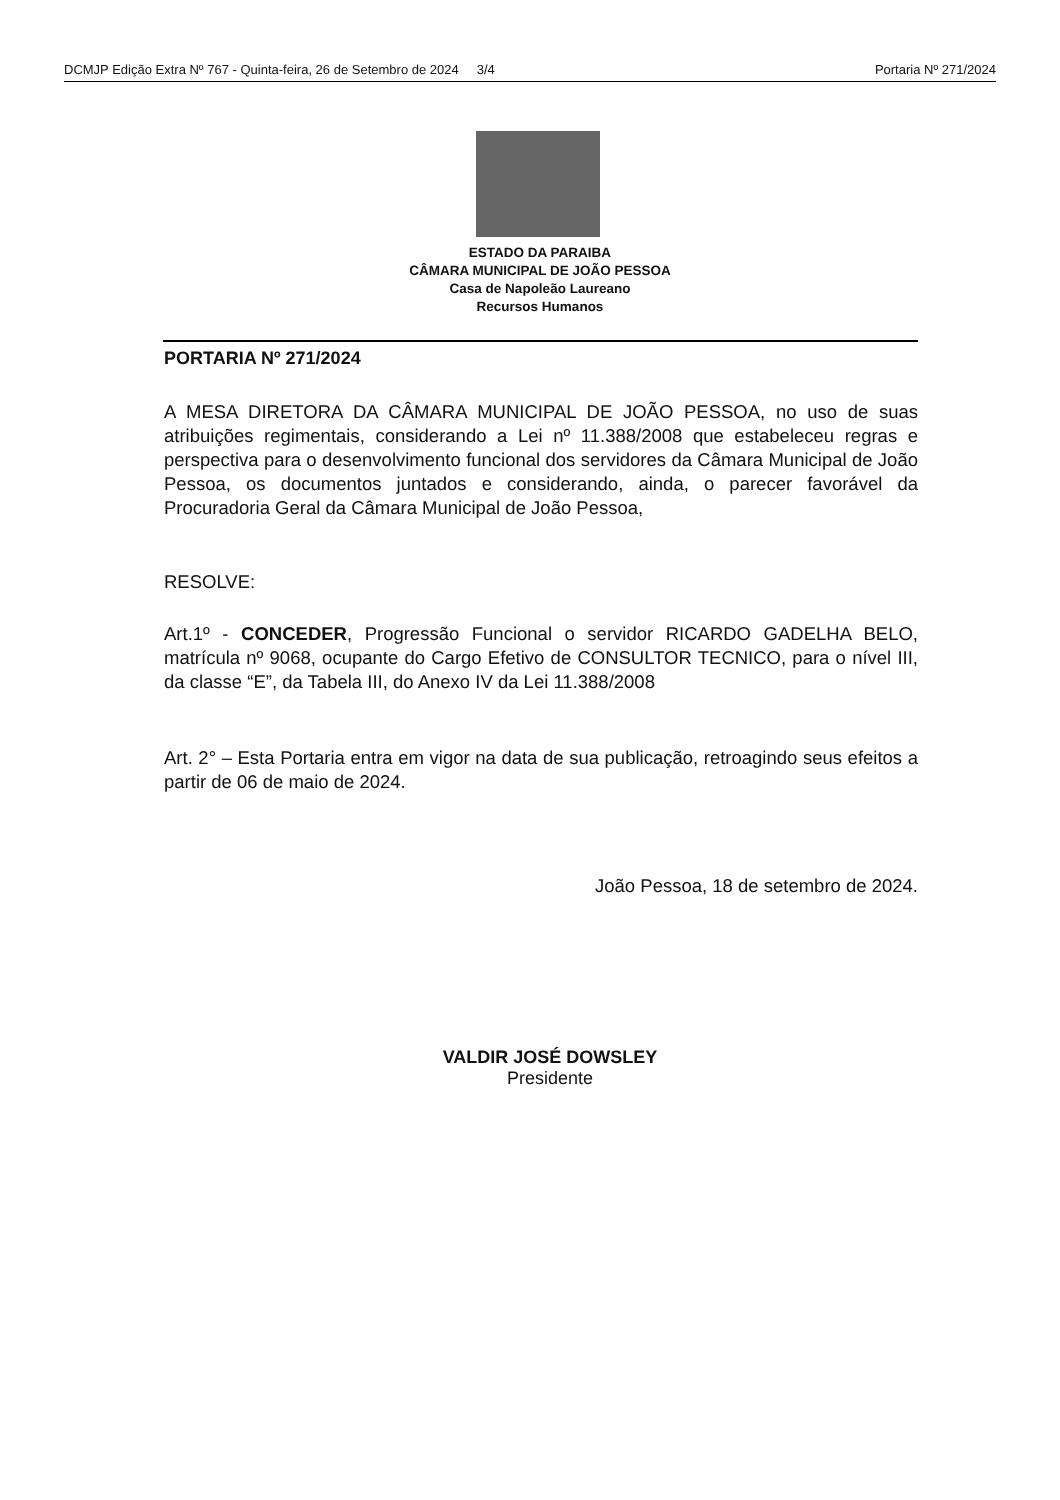DCMJP Edição Extra Nº 767 - Quinta-feira, 26 de Setembro de 2024 3/4 Portaria Nº 271/2024
ESTADO DA PARAIBA
CÂMARA MUNICIPAL DE JOÃO PESSOA
Casa de Napoleão Laureano
Recursos Humanos
PORTARIA Nº 271/2024
A MESA DIRETORA DA CÂMARA MUNICIPAL DE JOÃO PESSOA, no uso de suas atribuições regimentais, considerando a Lei nº 11.388/2008 que estabeleceu regras e perspectiva para o desenvolvimento funcional dos servidores da Câmara Municipal de João Pessoa, os documentos juntados e considerando, ainda, o parecer favorável da Procuradoria Geral da Câmara Municipal de João Pessoa,
RESOLVE:
Art.1º - CONCEDER, Progressão Funcional o servidor RICARDO GADELHA BELO, matrícula nº 9068, ocupante do Cargo Efetivo de CONSULTOR TECNICO, para o nível III, da classe “E”, da Tabela III, do Anexo IV da Lei 11.388/2008
Art. 2° – Esta Portaria entra em vigor na data de sua publicação, retroagindo seus efeitos a partir de 06 de maio de 2024.
João Pessoa, 18 de setembro de 2024.
VALDIR JOSÉ DOWSLEY
Presidente